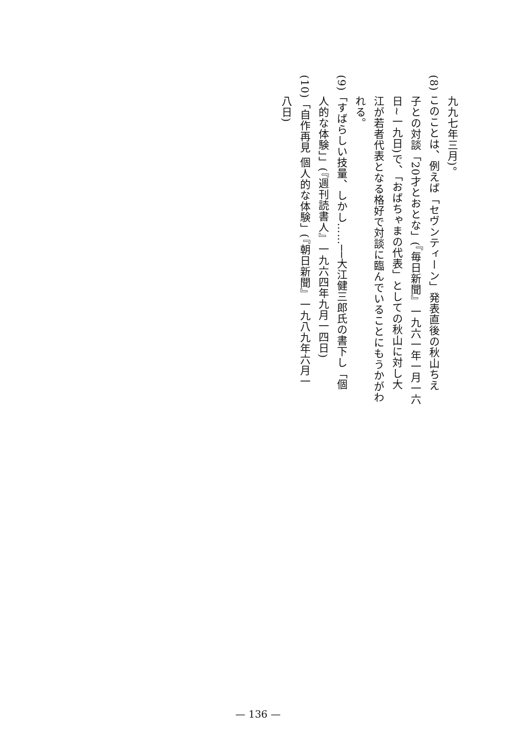九九七年三月)。
(8) このことは、例えば「セヴンティーン」発表直後の秋山ちえ
子との対談「20才とおとな」(『毎日新聞』一九六一年一月一六
日~一九日)で、「おばちゃまの代表」としての秋山に対し大
江が若者代表となる格好で対談に臨んでいることにもうかがわ
れる。
(9)「すばらしい技量、しかし……──大江健三郎氏の書下し「個
人的な体験」」(『週刊読書人』一九六四年九月一四日)
(10)「自作再見 個人的な体験」(『朝日新聞』一九八九年六月一
八日)
— 136 —